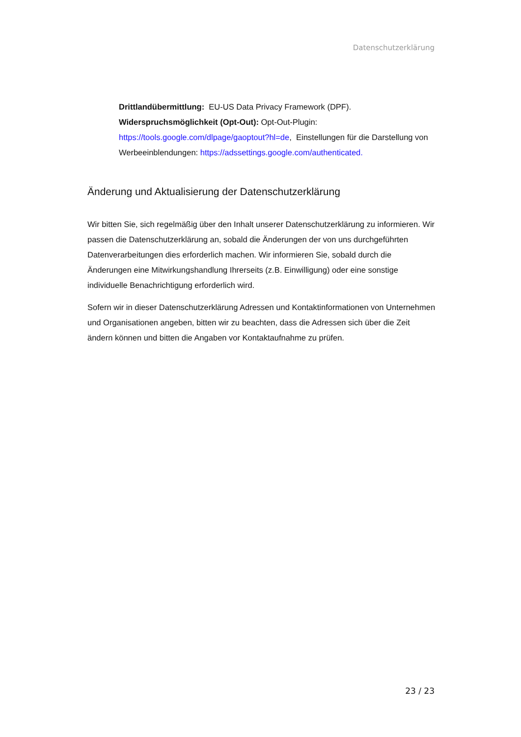Datenschutzerklärung
Drittlandübermittlung: EU-US Data Privacy Framework (DPF).
Widerspruchsmöglichkeit (Opt-Out): Opt-Out-Plugin: https://tools.google.com/dlpage/gaoptout?hl=de, Einstellungen für die Darstellung von Werbeeinblendungen: https://adssettings.google.com/authenticated.
Änderung und Aktualisierung der Datenschutzerklärung
Wir bitten Sie, sich regelmäßig über den Inhalt unserer Datenschutzerklärung zu informieren. Wir passen die Datenschutzerklärung an, sobald die Änderungen der von uns durchgeführten Datenverarbeitungen dies erforderlich machen. Wir informieren Sie, sobald durch die Änderungen eine Mitwirkungshandlung Ihrerseits (z.B. Einwilligung) oder eine sonstige individuelle Benachrichtigung erforderlich wird.
Sofern wir in dieser Datenschutzerklärung Adressen und Kontaktinformationen von Unternehmen und Organisationen angeben, bitten wir zu beachten, dass die Adressen sich über die Zeit ändern können und bitten die Angaben vor Kontaktaufnahme zu prüfen.
23 / 23